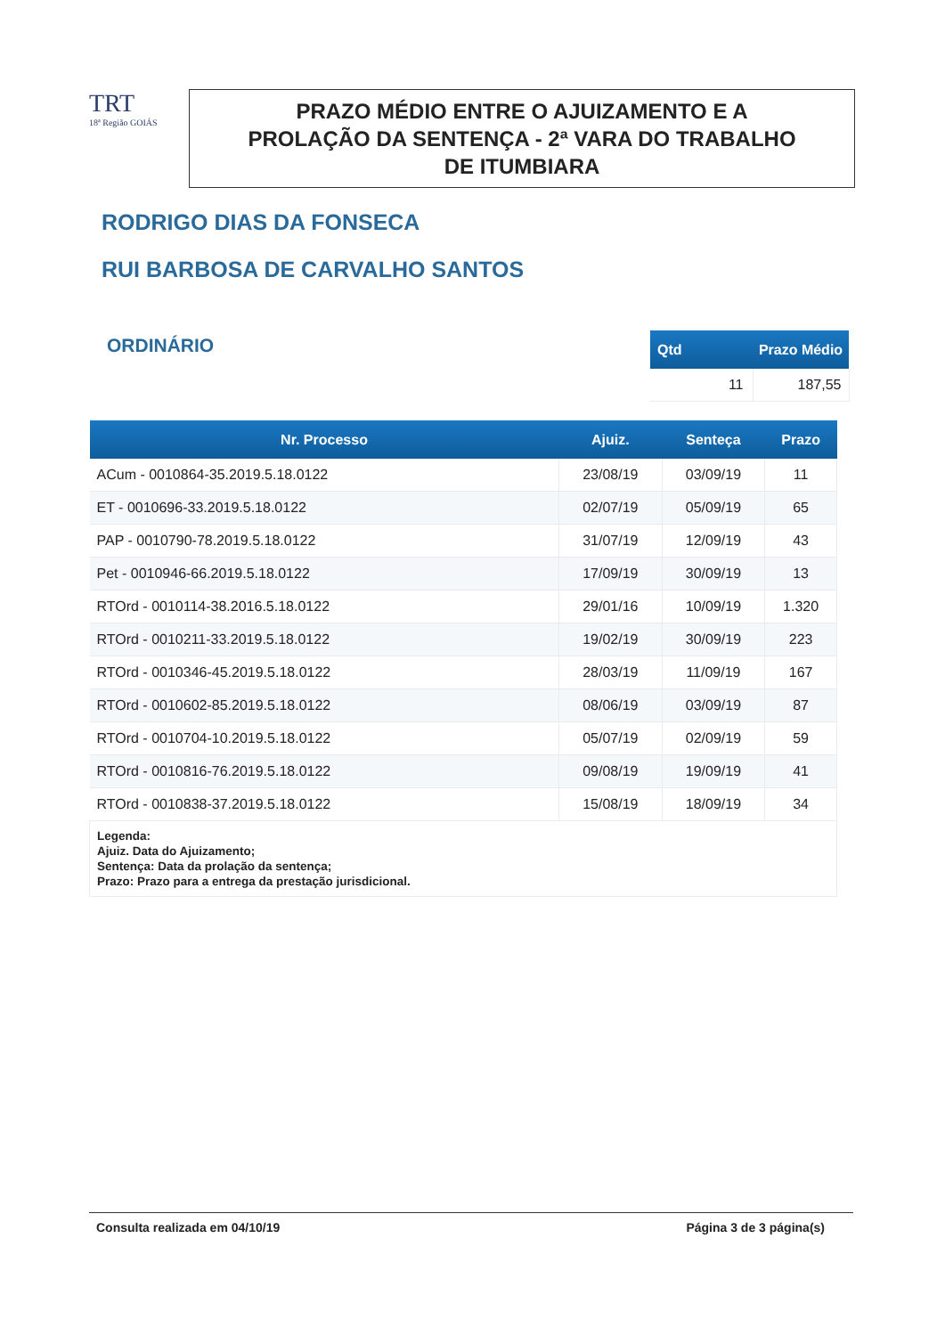TRT
18ª Região GOIÁS
PRAZO MÉDIO ENTRE O AJUIZAMENTO E A
PROLAÇÃO DA SENTENÇA - 2ª VARA DO TRABALHO
DE ITUMBIARA
RODRIGO DIAS DA FONSECA
RUI BARBOSA DE CARVALHO SANTOS
ORDINÁRIO
| Qtd | Prazo Médio |
| --- | --- |
| 11 | 187,55 |
| Nr. Processo | Ajuiz. | Senteça | Prazo |
| --- | --- | --- | --- |
| ACum - 0010864-35.2019.5.18.0122 | 23/08/19 | 03/09/19 | 11 |
| ET - 0010696-33.2019.5.18.0122 | 02/07/19 | 05/09/19 | 65 |
| PAP - 0010790-78.2019.5.18.0122 | 31/07/19 | 12/09/19 | 43 |
| Pet - 0010946-66.2019.5.18.0122 | 17/09/19 | 30/09/19 | 13 |
| RTOrd - 0010114-38.2016.5.18.0122 | 29/01/16 | 10/09/19 | 1.320 |
| RTOrd - 0010211-33.2019.5.18.0122 | 19/02/19 | 30/09/19 | 223 |
| RTOrd - 0010346-45.2019.5.18.0122 | 28/03/19 | 11/09/19 | 167 |
| RTOrd - 0010602-85.2019.5.18.0122 | 08/06/19 | 03/09/19 | 87 |
| RTOrd - 0010704-10.2019.5.18.0122 | 05/07/19 | 02/09/19 | 59 |
| RTOrd - 0010816-76.2019.5.18.0122 | 09/08/19 | 19/09/19 | 41 |
| RTOrd - 0010838-37.2019.5.18.0122 | 15/08/19 | 18/09/19 | 34 |
| Legenda: Ajuiz. Data do Ajuizamento; Sentença: Data da prolação da sentença; Prazo: Prazo para a entrega da prestação jurisdicional. | | | |
Consulta realizada em 04/10/19 Página 3 de 3 página(s)